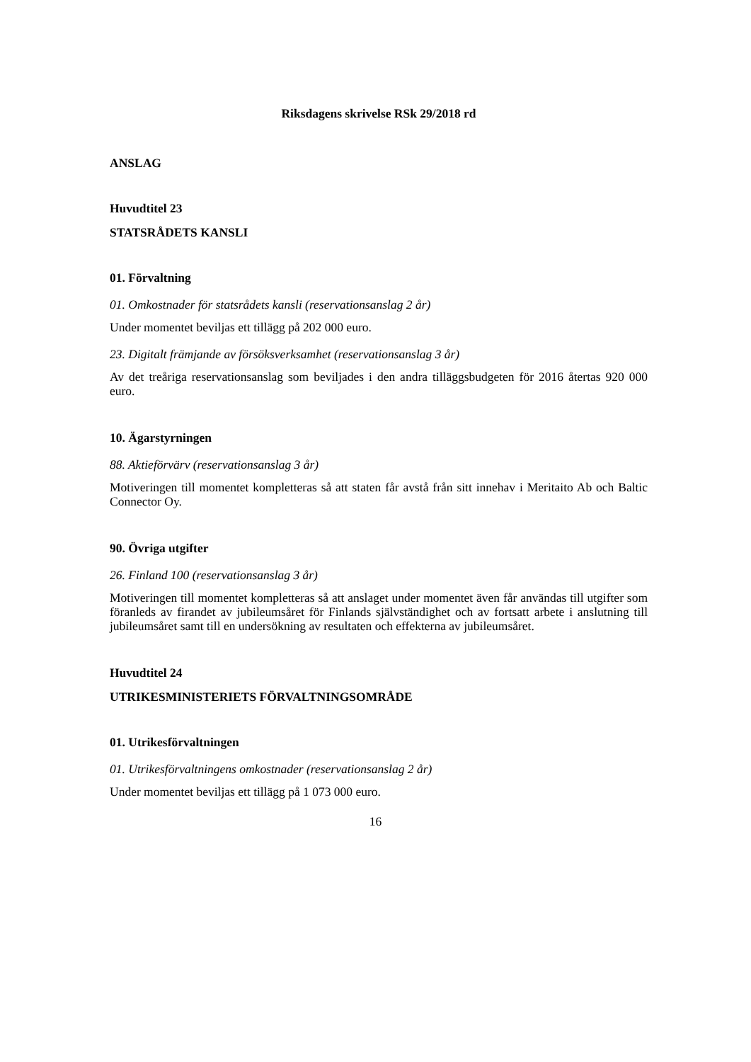Riksdagens skrivelse RSk 29/2018 rd
ANSLAG
Huvudtitel 23
STATSRÅDETS KANSLI
01. Förvaltning
01. Omkostnader för statsrådets kansli (reservationsanslag 2 år)
Under momentet beviljas ett tillägg på 202 000 euro.
23. Digitalt främjande av försöksverksamhet (reservationsanslag 3 år)
Av det treåriga reservationsanslag som beviljades i den andra tilläggsbudgeten för 2016 återtas 920 000 euro.
10. Ägarstyrningen
88. Aktieförvärv (reservationsanslag 3 år)
Motiveringen till momentet kompletteras så att staten får avstå från sitt innehav i Meritaito Ab och Baltic Connector Oy.
90. Övriga utgifter
26. Finland 100 (reservationsanslag 3 år)
Motiveringen till momentet kompletteras så att anslaget under momentet även får användas till utgifter som föranleds av firandet av jubileumsåret för Finlands självständighet och av fortsatt arbete i anslutning till jubileumsåret samt till en undersökning av resultaten och effekterna av jubileumsåret.
Huvudtitel 24
UTRIKESMINISTERIETS FÖRVALTNINGSOMRÅDE
01. Utrikesförvaltningen
01. Utrikesförvaltningens omkostnader (reservationsanslag 2 år)
Under momentet beviljas ett tillägg på 1 073 000 euro.
16